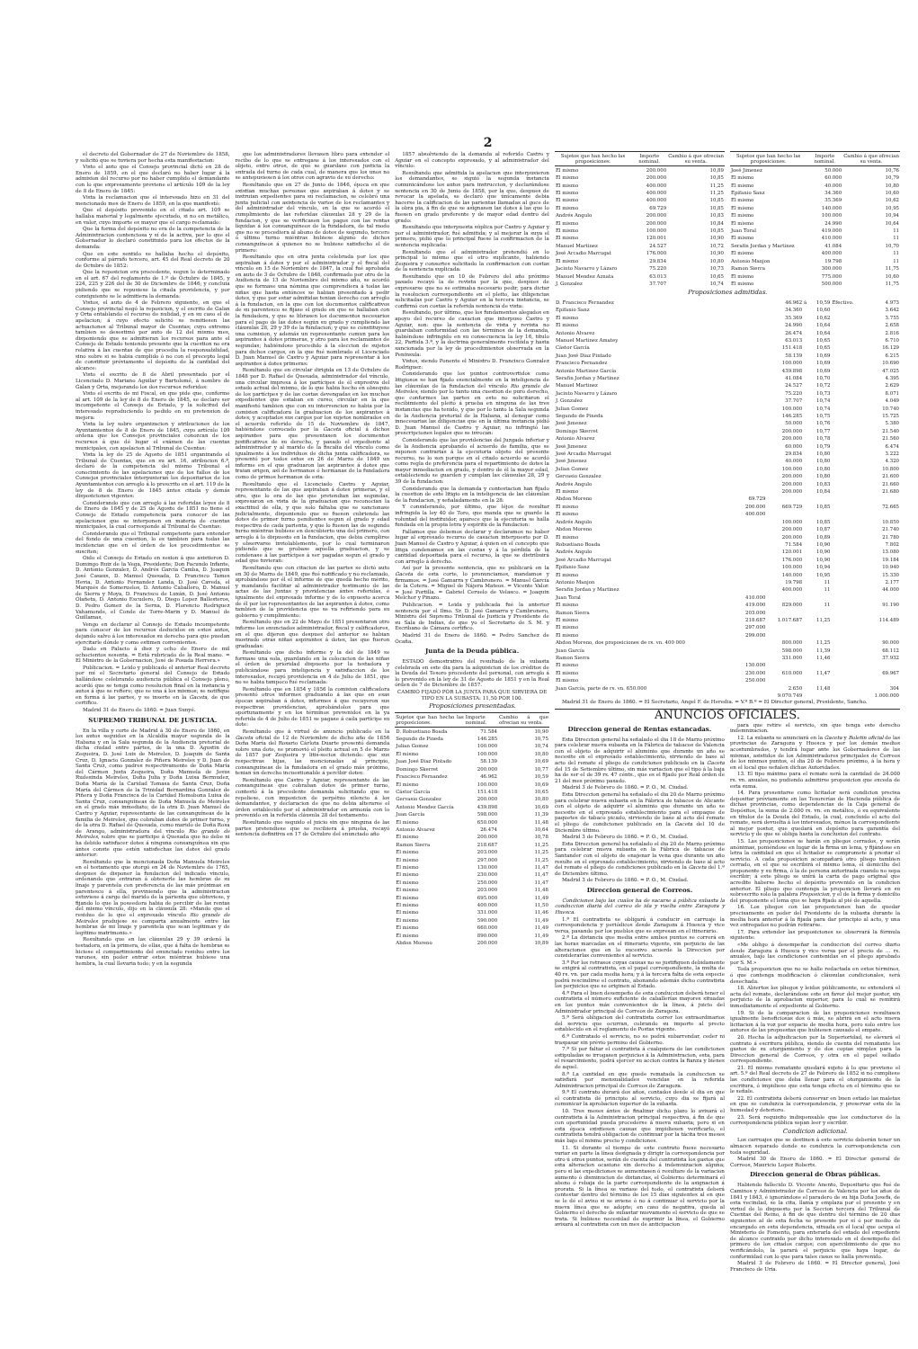2
el decreto del Gobernador de 27 de Noviembre de 1858, y solicitó que se tuviera por hecha esta manifestacion:
Visto el auto que el Consejo provincial dictó en 28 de Enero de 1859, en el que declaró no haber lugar á la admision del recurso por no haber cumplido el demandante con lo que expresamente previene el artículo 109 de la ley de 8 de Enero de 1845:
Vista la reclamacion que el interesado hizo en 31 del mencionado mes de Enero de 1859, en la que manifestó:
Que el depósito prevenido en el citado art. 109 se hallaba material y legalmente ejecutado, si no en metálico, en valor, cuyo importe es mayor que el cargo reclamado:
Que la forma del depósito no era de la competencia de la Administracion contenciosa y sí de la activa, por lo que el Gobernador lo declaró constituido para los efectos de la demanda:
Que en este sentido se hallaba hecho el depósito, conforme al párrafo tercero, art. 45 del Real decreto de 20 de Octubre de 1852:
Que la reposicion era procedente, segun lo determinado en el art. 67 del reglamento de 1.º de Octubre de 1845, y 224, 225 y 226 del de 30 de Diciembre de 1846; y concluia pidiendo que se repusiese la citada providencia, y por consiguiente se le admitiera la demanda:
Vistos, el auto de 4 de Febrero siguiente, en que el Consejo provincial negó la reposicion, y el escrito de Galan y Orta entablando el recurso de nulidad, y en su caso el de apelacion; á cuyo efecto solicitó se remitiesen las actuaciones al Tribunal mayor de Cuentas; cuyo extremo tambien se desestimó por auto de 12 del mismo mes, disponiendo que se admitieran los recursos para ante el Consejo de Estado teniendo presente que la cuestion no era relativa á las cuentas de que procedia la responsabilidad, sino sobre si se habia cumplido ó no con el precepto legal de constituir préviamente el depósito de la cantidad del alcance:
Visto el escrito de 8 de Abril presentado por el Licenciado D. Mariano Aguilar y Bartolomé, á nombre de Galan y Orta, mejorando los dos recursos referidos:
Visto el escrito de mi Fiscal, en que pide que, conforme al art. 109 de la ley de 8 de Enero de 1845, se declare ser incompetente el Consejo de Estado, y la solicitud del interesado reproduciendo lo pedido en su pretension de mejora:
Vista la ley sobre organizacion y atribuciones de los Ayuntamientos de 8 de Enero de 1845, cuyo artículo 109 ordena que los Consejos provinciales conozcan de los recursos á que dé lugar el exámen de las cuentas municipales, con apelacion al Tribunal de Cuentas:
Vista la ley de 25 de Agosto de 1851 organizando el Tribunal de Cuentas, que en su art. 16, atribucion 6.ª, declaró de la competencia del mismo Tribunal el conocimiento de las apelaciones que de los fallos de los Consejos provinciales interpusieran los depositarios de los Ayuntamientos con arreglo á lo prescrito en el art. 119 de la ley de 8 de Enero de 1845 ántes citada y demás disposiciones vigentes:
Considerando que con arreglo á las referidas leyes de 8 de Enero de 1845 y de 25 de Agosto de 1851 no tiene el Consejo de Estado competencia para conocer de las apelaciones que se interponen en materia de cuentas municipales, la cual corresponde al Tribunal de Cuentas:
Considerando que el Tribunal competente para entender del fondo de una cuestion, lo es tambien para todas las incidencias que en el órden de los procedimientos se susciten;
Oido el Consejo de Estado en sesion á que asistieron D. Domingo Ruiz de la Vega, Presidente; Don Facundo Infante, D. Antonio Gonzalez, D. Andrés García Camba, D. Joaquin José Casaus, D. Manuel Quesada, D. Francisco Tames Hevia, D. Antonio Fernandez Landa, D. José Caveda, el Marqués de Someruelos, D. Antonio Caballero, D. Manuel de Sierra y Moya, D. Francisco de Luxán, D. José Antonio Olañeta, D. Antonio Escudero, D. Diego Lopez Ballesteros, D. Pedro Gomez de la Serna, D. Florencio Rodriguez Vahamonde, el Conde de Torre-Marin y D. Manuel de Guillamas,
Vengo en declarar al Consejo de Estado incompetente para conocer de los recursos deducidos en estos autos, dejando salvo á los interesados su derecho para que puedan ejercitarle dónde y como estimen convenientes.
Dado en Palacio á diez y ocho de Enero de mil ochocientos sesenta. = Está rubricado de la Real mano. = El Ministro de la Gobernacion, José de Posada Herrera.»
Publicacion. = Leido y publicado el anterior Real decreto por mí el Secretario general del Consejo de Estado hallándose celebrando audiencia pública el Consejo pleno, acordó que se tenga como resolucion final en la instancia y autos á que se refiere; que se una á los mismos; se notifique en forma á las partes, y se inserte en la Gaceta, de que certifico.
Madrid 31 de Enero de 1860. = Juan Sunyé.
SUPREMO TRIBUNAL DE JUSTICIA.
En la villa y corte de Madrid á 30 de Enero de 1860, en los autos seguidos en la Alcaldía mayor segunda de la Habana y en la Sala segunda de la Audiencia pretorial de dicha ciudad entre partes, de la una D. Agustin de Zequeira, D. José Luis de Meireles, D. Joaquin de Santa Cruz, D. Ignacio Gonzalez de Piñera Meireles y D. Juan de Santa Cruz, como padres respectivamente de Doña María del Cármen Justa Zequeira, Doña Manuela de Jesus Rudesinda Meireles, Doña Julia y Doña Luisa Bermudez, Doña María de la Caridad Tomasa de Santa Cruz, Doña María del Cármen de la Trinidad Bernardina Gonzalez de Piñera y Doña Francisca de la Caridad Homobona Luisa de Santa Cruz, consanguíneas de Doña Manuela de Meireles en el grado más inmediato; de la otra D. Juan Manuel de Castro y Aguiar, representante de las consanguíneas de la familia de Meireles, que cobraban dotes de primer turno, y de la otra D. Rafael de Quesada, como marido de Doña Rosa de Arango, administradora del vínculo Rio grande de Meireles, sobre que se participe á Quesada que no debe ni ha debido satisfacer dotes á ninguna consanguínea sin que ántes conste que estén satisfechas las dotes del grado anterior:
Resultando que la mencionada Doña Manuela Meireles en el testamento que otorgó en 24 de Noviembre de 1765, despues de disponer la fundacion del indicado vínculo, ordenando que entraran á obtenerle las hembras de su linaje y parentela con preferencia de las más próximas en parentesco á ella, previniendo que la administracion estuviese á cargo del marido de la parienta que obtuviese, y fijando lo que la poseedora habia de percibir de las rentas del mismo vínculo, dijo en la cláusula 28: «Mando que el residuo de lo que el expresado vínculo Rio grande de Meireles produjese se comparta anualmente entre las hembras de mi linaje y parentela que sean legítimas y de legítimo matrimonio.»
Resultando que en las cláusulas 29 y 39 ordenó la testadora, en la primera, de ellas, que á falta de hembras se hiciese el compartimiento del enunciado residuo entre los varones, sin poder entrar estos miéntras hubiese una hembra, la cual llevaria todo; y en la segunda
que los administradores llevasen libro para extender el recibo de lo que se entregase á los interesados con el objeto, entre otros, de que se guardase con justicia la entrada del turno de cada cual, de manera que los unos no se antepusiesen á los otros con agravio de su derecho:
Resultando que en 27 de Junio de 1846, época en que existian muchas personas que aspiraban á dotes y se instruian expedientes para su reclamacion, se celebró una junta judicial con asistencia de varios de los reclamantes y del administrador del vínculo, en la que se acordó el cumplimiento de las referidas cláusulas 28 y 29 de la fundacion, y que se verificasen los pagos con las rentas líquidas á los consanguíneos de la fundadora, de tal modo que no se procediera al abono de dotes de segundo, tercero ó último turno miéntras hubiese alguno de dichos consanguíneos á quienes no se hubiese satisfecho el de primero:
Resultando que en otra junta celebrada por los que aspiraban á dotes y por el administrador y el fiscal del vínculo en 15 de Noviembre de 1847, la cual fué aprobada en auto de 3 de Octubre de 1848, confirmado por otro de la Audiencia de 13 de Noviembre del mismo año, se acordó que se formase una nómina que comprendiera á todas las niñas que hasta entónces se habian presentado á pedir dotes, y que por estar admitidas tenian derecho con arreglo á la fundacion, en la que con los documentos calificativos de su parentesco se fijase el grado en que se hallaban con la fundadora, y que se librasen los documentos necesarios para el pago de las dotes según su grado y cumpliendo las cláusulas 28, 29 y 39 de la fundacion; y que se constituyese una comision, y además un representante comun para los aspirantes á dotes primeras, y otro para los reclamantes de segundas; habiéndose procedido á la eleccion de sujetos para dichos cargos, en la que fué nombrado el Licenciado D. Juan Manuel de Castro y Aguiar para representar á los aspirantes á dotes primeras:
Resultando que en circular dirigida en 13 de Octubre de 1848 por D. Rafael de Quesada, administrador del vínculo, una circular impresa á los partícipes de él expresiva del estado actual del mismo, de lo que habia hecho en obsequio de los partícipes y de las costas devengadas en los muchos expedientes que estaban en curso; circular en la que manifestó tambien que con su intervencion se habia por la comision calificadora la graduacion de los aspirantes á dotes; y aceptados sus cargos por los sujetos nombrados en el acuerdo referido de 15 de Noviembre de 1847, habiéndose convocado por la Gaceta oficial á dichos aspirantes para que presentasen los documentos justificativos de su derecho, y pasado el expediente al administrador y al marido de la fiscalía del vínculo como igualmente á los individuos de dicha junta calificadora, se presentó por todos estos en 26 de Marzo de 1849 un informe en el que graduaron las aspirantes á dotes que traian origen, así de hermanos ó hermanas de la fundadora como de primos hermanos de esta:
Resultando que el Licenciado Castro y Aguiar, representante de las que aspiraban á dotes primeras, y el otro, que lo era de las que pretendian las segundas, expresaron en vista de la graduacion que reconocian la exactitud de ella, y que solo faltaba que se sancionase judicialmente, disponiendo que se fuesen cubriendo las dotes de primer turno pendientes segun el grado y edad respectiva de cada parienta, y que lo fuesen las de segundo turno miéntras hubiese en descubierto una del primero, con arreglo á lo dispuesto en la fundacion, que debia cumplirse y observarse inviolablemente, por lo cual terminaron pidiendo que se probase aquella graduacion, y se condenase á las partícipes á ser pagadas segun el grado y edad que tuvieran:
Resultando que con citacion de las partes se dictó auto en 30 de Marzo de 1849, que fué notificado y no reclamado, aprobándose por él el informe de que queda hecho mérito, y mandando facilitar al administrador testimonio de las actas de las Juntas y providencias ántes referidas, é igualmente del expresado informe y de lo expuesto acerca de él por los representantes de las aspirantes á dotes, como tambien de la providencia que se va refiriendo para su gobierno y cumplimiento:
Resultando que en 22 de Mayo de 1851 presentaron otro informe los enunciados administrador, fiscal y calificadores, en el que dijeron que despues del anterior se habian mostrado otras niñas aspirantes á dotes, las que fueron graduadas:
Resultando que dicho informe y la del de 1849 se formase una sola, guardando en la colocacion de las niñas el órden de prioridad dispuesto por la testadora y publicándose para inteligencia y satisfaccion de los interesados, recayó providencia en 4 de Julio de 1851, que no se habia tampoco fué reclamada:
Resultando que en 1854 y 1856 la comision calificadora presentó otros informes graduando á las que en esas épocas aspiraban á dotes, informes á que recayeron sus respectivas providencias, aprobándolos para que oportunamente y en los términos prevenidos en la ya referida de 4 de Julio de 1851 se pagase á cada partícipe su dote:
Resultando que á virtud de anuncio publicado en la Gaceta oficial de 12 de Noviembre de dicho año de 1856 Doña María del Rosario Cárlota Duarte presentó demanda sobre una dote, se promovió el pleito actual en 5 de Marzo de 1857 por Zequeira y litis-socios diciendo: que sus respectivas hijas, las mencionadas al principio, consanguíneas de la fundadora en el grado más próximo, tenian un derecho incuestionable á percibir dotes:
Resultando que Castro y Aguiar, representante de las consanguíneas que cobraban dotes de primer turno, contestó á la precedente demanda solicitando que se repeliese, con imposicion de perpétuo silencio á los demandantes, y declaracion de que no debia alterarse el órden establecido por el administrador en armonía con lo prevenido en la referida cláusula 28 del testamento:
Resultando que seguido el juicio sin que ninguna de las partes pretendiese que se recibiera á prueba, recayó sentencia definitiva en 17 de Octubre del enunciado año
1857 absolviendo de la demanda al referido Castro y Aguiar en el concepto expresado, y al administrador del vínculo:
Resultando que admitida la apelacion que interpusieron los demandantes, se siguió la segunda instancia comunicándose los autos para instruccion, y declarándose sentencia en 30 de Junio de 1858, por la que, despues de revocar la apelada, se declaró que únicamente debia hacerse la calificacion de las parientas llamadas al goce de la obra pia, á fin de que se asignasen las dotes á las que lo fuesen en grado preferente y de mayor edad dentro del grado:
Resultando que interpuesta súplica por Castro y Aguiar y por el administrador, fué admitida; y al mejorar la suya el primero, pidió que lo principal fuese la confirmacion de la sentencia suplicada:
Resultando que el administrador pretendió en lo principal lo mismo que el otro suplicante, habiendo Zequeira y consortes solicitado la confirmacion con costas de la sentencia suplicada:
Resultando que en 10 de Febrero del año próximo pasado recayó la de revista por la que, despues de expresarse que no se estimaba necesario pedir, para dictar la resolucion correspondiente en el pleito, las diligencias solicitadas por Castro y Aguiar en la tercera instancia, se confirmó con costas la referida sentencia de vista:
Resultando, por último, que los fundamentos alegados en apoyo del recurso de casacion que interpuso Castro y Aguiar, son: que la sentencia de vista y revista no guardaban conformidad con las términos de la demanda, habiéndose infringido en su consecuencia la ley 16, título 22, Partida 3.ª, y la doctrina generalmente recibida y hasta sancionada por la ley de procedimientos observada en la Península:
Vistos, siendo Ponente el Ministro D. Francisco Gonzalez Rodriguez:
Considerando que los puntos controvertidos como litigiosos se han fijado esencialmente en la inteligencia de las cláusulas de la fundacion del vínculo Rio grande de Meireles, siendo por lo tanto una cuestion de puro derecho, que conformes las partes en esto no solicitaron el recibimiento del pleito á prueba en ninguna de las tres instancias que ha tenido, y que por lo tanto la Sala segunda de la Audiencia pretorial de la Habana, al denegar como innecesarias las diligencias que en la última instancia pidió D. Juan Manuel de Castro y Aguiar, no infringió las prescripciones legales que se invocan:
Considerando que las providencias del Juzgado inferior y de la Audiencia aprobando el acuerdo de familia, que se suponen contrarias á la ejecutoria objeto del presente recurso, no lo son porque en el citado acuerdo se acordó como regla de preferencia para el repartimiento de dotes la mayor inmediacion en grado, y dentro de él la mayor edad, estableciendo se guarden y cumplan las cláusulas 28, 29 y 39 de la fundacion:
Considerando que la demanda y contestacion han fijado la cuestion de este litigio en la inteligencia de las cláusulas de la fundacion, y señaladamente en la 28:
Y considerando, por último, que léjos de resultar infringida la ley 40 de Toro, que manda que se guarde la voluntad del instituidor, aparece que la ejecutoria se halla fundada en la propia letra y espíritu de la fundacion:
Fallamos que debemos declarar y declaramos no haber lugar al expresado recurso de casacion interpuesto por D. Juan Manuel de Castro y Aguiar, á quien en el concepto que litiga condenamos en las costas y á la pérdida de la cantidad depositada para el recurso, la que se distribuirá con arreglo á derecho.
Así por la presente sentencia, que se publicará en la Gaceta de esta corte, lo pronunciamos, mandamos y firmamos. = José Gamarra y Cambronero. = Manuel García de la Cotera. = Miguel de Nájera Mateos. = Vicente Valor. = José Portilla. = Gabriel Ceruelo de Velasco. = Joaquin Melchor y Pinazo.
Publicacion. = Leida y publicada fué la anterior sentencia por el Ilmo. Sr. D. José Gamarra y Cambronero, Ministro del Supremo Tribunal de Justicia y Presidente de su Sala de Indias, de que yo el Secretario de S. M. y Escribano de Cámara certifico.
Madrid 31 de Enero de 1860. = Pedro Sanchez de Ocaña.
Junta de la Deuda pública.
ESTADO demostrativo del resultado de la subasta celebrada en este dia para la adquisicion de los créditos de la Deuda del Tesoro procedente del personal, con arreglo á lo prevenido en la ley de 31 de Agosto de 1851 y en la Real órden de 7 de Diciembre de 1857.
CAMBIO FIJADO POR LA JUNTA PARA QUE SIRVIERA DE TIPO EN LA SUBASTA: 11,50 POR 100.
Proposiciones presentadas.
| Sujetos que han hecho las proposiciones. | Importe nominal. | Cambio á que ofrecian su venta. |
| --- | --- | --- |
| D. Robustiano Boada | 71.584 | 10,90 |
| Segundo de Pineda | 146.285 | 10,75 |
| Julian Gomez | 100.000 | 10,74 |
| El mismo | 100.000 | 10,80 |
| Juan José Diaz Pintado | 58.139 | 10,69 |
| Domingo Skerret | 200.000 | 10,77 |
| Francisco Fernandez | 46.962 | 10,59 |
| El mismo | 100.000 | 10,69 |
| Cástor García | 151.418 | 10,65 |
| Gervasio Gonzalez | 200.000 | 10,80 |
| Antonio Mendez García | 439.898 | 10,69 |
| Juan García | 598.000 | 11,39 |
| El mismo | 650.000 | 11,48 |
| Antonio Alvarez | 26.474 | 10,64 |
| El mismo | 200.000 | 10,78 |
| Ramon Sierra | 218.687 | 11,25 |
| El mismo | 203.000 | 11,25 |
| El mismo | 297.000 | 11,25 |
| El mismo | 130.000 | 11,47 |
| El mismo | 230.000 | 11,47 |
| El mismo | 250.000 | 11,47 |
| El mismo | 203.000 | 11,48 |
| El mismo | 695.000 | 11,49 |
| El mismo | 400.000 | 11,50 |
| El mismo | 331.000 | 11,46 |
| El mismo | 590.000 | 11,49 |
| El mismo | 660.000 | 11,49 |
| El mismo | 890.000 | 11,49 |
| Abdon Moreno | 200.000 | 10,89 |
| Sujetos que han hecho las proposiciones. | Importe nominal. | Cambio á que ofrecian su venta. |
| --- | --- | --- |
| El mismo | 200.000 | 10,89 |
| El mismo | 200.000 | 10,85 |
| El mismo | 400.000 | 11,25 |
| El mismo | 400.000 | 11,25 |
| El mismo | 400.000 | 10,85 |
| El mismo | 69.729 | 10,85 |
| Andrés Angulo | 200.000 | 10,83 |
| El mismo | 200.000 | 10,84 |
| El mismo | 100.000 | 10,85 |
| El mismo | 120.001 | 10,90 |
| Manuel Martinez | 24.527 | 10,72 |
| José Arcadio Marrugat | 176.000 | 10,90 |
| El mismo | 29.834 | 10,80 |
| Jacinto Navarro y Lázaro | 75.220 | 10,73 |
| Manuel Mendez Aznata | 63.013 | 10,65 |
| J. Gonzalez | 37.707 | 10,74 |
| Sujetos que han hecho las proposiciones. | Importe nominal. | Cambio á que ofrecian su venta. |
| --- | --- | --- |
| José Jimenez | 50.000 | 10,76 |
| El mismo | 60.000 | 10,79 |
| El mismo | 40.000 | 10,80 |
| Epifanio Sanz | 34.360 | 10,60 |
| El mismo | 35.369 | 10,62 |
| El mismo | 140.000 | 10,95 |
| El mismo | 100.000 | 10,94 |
| El mismo | 24.990 | 10,64 |
| Juan Toral | 419.000 | 11 |
| El mismo | 410.000 | 11 |
| Serafin Jordan y Martinez | 41.084 | 10,70 |
| El mismo | 400.000 | 11 |
| Antonio Manjon | 19.798 | 11 |
| Ramon Sierra | 300.000 | 11,75 |
| El mismo | 775.000 | 10,60 |
| El mismo | 500.000 | 11,75 |
Proposiciones admitidas.
| D. Francisco Fernandez | | 46.962 | á | 10,59 | Efectivo. | 4.973 |
| Epifanio Sanz | | 34.360 | | 10,60 | | 3.642 |
| El mismo | | 35.369 | | 10,62 | | 3.755 |
| El mismo | | 24.990 | | 10,64 | | 2.658 |
| Antonio Alvarez | | 26.474 | | 10,64 | | 2.816 |
| Manuel Martinez Amatey | | 63.013 | | 10,65 | | 6.710 |
| Cástor García | | 151.418 | | 10,65 | | 16.129 |
| Juan José Diaz Pintado | | 58.139 | | 10,69 | | 6.215 |
| Francisco Fernandez | | 100.000 | | 10,69 | | 10.690 |
| Antonio Martinez García | | 439.898 | | 10,69 | | 47.025 |
| Serafin Jordan y Martinez | | 41.084 | | 10,70 | | 4.395 |
| Manuel Martinez | | 24.527 | | 10,72 | | 2.629 |
| Jacinto Navarro y Lázaro | | 75.220 | | 10,73 | | 8.071 |
| J. Gonzalez | | 37.707 | | 10,74 | | 4.049 |
| Julian Gomez | | 100.000 | | 10,74 | | 10.740 |
| Segundo de Pineda | | 146.285 | | 10,75 | | 15.725 |
| José Jimenez | | 50.000 | | 10,76 | | 5.380 |
| Domingo Skerret | | 200.000 | | 10,77 | | 21.540 |
| Antonio Alvarez | | 200.000 | | 10,78 | | 21.560 |
| José Jimenez | | 60.000 | | 10,79 | | 6.474 |
| José Arcadio Marrugat | | 29.834 | | 10,80 | | 3.222 |
| José Jimenez | | 40.000 | | 10,80 | | 4.320 |
| Julian Gomez | | 100.000 | | 10,80 | | 10.800 |
| Gervasio Gonzalez | | 200.000 | | 10,80 | | 21.600 |
| Andrés Angulo | | 200.000 | | 10,83 | | 21.660 |
| El mismo | | 200.000 | | 10,84 | | 21.680 |
| Abdon Moreno | 69.729 | | | | | |
| El mismo | 200.000 | 669.729 | | 10,85 | | 72.665 |
| El mismo | 400.000 | | | | | |
| Andrés Angulo | | 100.000 | | 10,85 | | 10.850 |
| Abdon Moreno | | 200.000 | | 10,87 | | 21.740 |
| El mismo | | 200.000 | | 10,89 | | 21.780 |
| Robustiano Boada | | 71.584 | | 10,90 | | 7.802 |
| Andrés Angulo | | 120.001 | | 10,90 | | 13.080 |
| José Arcadio Marrugat | | 176.000 | | 10,90 | | 19.184 |
| Epifanio Sanz | | 100.000 | | 10,94 | | 10.940 |
| El mismo | | 140.000 | | 10,95 | | 15.330 |
| Antonio Manjon | | 19.798 | | 11 | | 2.177 |
| Serafin Jordan y Martinez | | 400.000 | | 11 | | 44.000 |
| Juan Toral | 410.000 | | | | | |
| El mismo | 419.000 | 829.000 | | 11 | | 91.190 |
| Ramon Sierra | 203.000 | | | | | |
| El mismo | 218.687 | 1.017.687 | | 11,25 | | 114.489 |
| El mismo | 297.000 | | | | | |
| El mismo | 299.000 | | | | | |
| Abdon Moreno, dos proposiciones de rs. vn. 400 000 | | 800.000 | | 11,25 | | 90.000 |
| Juan García | | 598.000 | | 11,39 | | 68.112 |
| Ramon Sierra | | 331.000 | | 11,46 | | 37.932 |
| El mismo | 130.000 | | | | | |
| El mismo | 230.000 | 610.000 | | 11,47 | | 69.967 |
| El mismo | 250.000 | | | | | |
| Juan García, parte de rs. vn. 650.000 | | 2.650 | | 11,48 | | 304 |
| | | 9.070.749 | | | | 1.000.000 |
Madrid 31 de Enero de 1860. = El Secretario, Angel F. de Heredia. = V.º B.º = El Director general, Presidente, Sancho.
ANUNCIOS OFICIALES.
Direccion general de Rentas estancadas.
Esta Direccion general ha señalado el dia 18 de Marzo próximo para celebrar nueva subasta en la Fábrica de tabacos de Valencia con el objeto de adquirir el aluminio que durante un año se necesite en el expresado establecimiento, sirviendo de base al acto del remate el pliego de condiciones publicado en la Gaceta del 15 de Setiembre último, sin más variacion que el tipo á la baja ha de ser el de 39 rs. 47 cénts., que es el fijado por Real órden de 21 del mes próximo pasado.
Madrid 3 de Febrero de 1860. = P. O., M. Ciudad.
Esta Direccion general ha señalado el dia 20 de Marzo próximo para celebrar nueva subasta en la Fábrica de tabacos de Alicante con el objeto de adquirir el aluminio que durante un año se necesite en el expresado establecimiento para el empaque de paquetes de tabaco picado, sirviendo de base al acto del remate el pliego de condiciones publicado en la Gaceta del 10 de Diciembre último.
Madrid 3 de Febrero de 1860. = P. O., M. Ciudad.
Esta Direccion general ha señalado el dia 20 de Marzo próximo para celebrar nueva subasta en la Fábrica de tabacos de Santander con el objeto de enajenar la vena que durante un año resulte en el expresado establecimiento, sirviendo de base al acto del remate el pliego de condiciones publicado en la Gaceta del 1.º de Diciembre último.
Madrid 3 de Febrero de 1860. = P. O., M. Ciudad.
Direccion general de Correos.
Condiciones bajo las cuales ha de sacarse á pública subasta la conduccion diaria del correo de ida y vuelta entre Zaragoza y Huesca.
1.ª El contratista se obligará á conducir en carruaje la correspondencia y periódicos desde Zaragoza á Huesca y vice versa, pasando por los pueblos que se expresan en el itinerario.
2.ª La distancia que media entre ambos puntos se correrá en las horas marcadas en el itinerario vigente, sin perjuicio de las alteraciones que en lo sucesivo acuerde la Direccion por considerarlas convenientes al servicio.
3.ª Por los retrasos cuyas causas no se justifiquen debidamente se exigirá al contratista, en el papel correspondiente, la multa de 40 rs. vn. por cada media hora; y á la tercera falta de esta especie podrá rescindirse el contrato, abonando además dicho contratista los perjuicios que se originen al Estado.
4.ª Para el buen desempeño de esta conduccion deberá tener el contratista el número suficiente de caballerías mayores situadas en los puntos más convenientes de la línea, á juicio del Administrador principal de Correos de Zaragoza.
5.ª Será obligacion del contratista correr los extraordinarios del servicio que ocurran, cobrando su importe al precio establecido en el reglamento de Postas vigente.
6.ª Contratado el servicio, no se podrá subarrendar, ceder ni traspasar sin prévio permiso del Gobierno.
7.ª Si por faltar el contratista á cualquiera de las condiciones estipuladas se irrogasen perjuicios á la Administracion, esta, para el resarcimiento, podrá ejercer su accion contra la fianza y bienes de aquel.
8.ª La cantidad en que quede rematada la conduccion se satisfará por mensualidades vencidas en la referida Administracion principal de Correos de Zaragoza.
9.ª El contrato durará dos años, contados desde el dia en que el contratista dé principio al servicio, cuyo dia se fijará al comunicar la aprobacion superior de la subasta.
10. Tres meses ántes de finalizar dicho plazo lo avisará el contratista á la Administracion principal respectiva, á fin de que con oportunidad pueda procederse á nueva subasta; pero si en esta época existiesen causas que impidiesen verificarlo, el contratista tendrá obligacion de continuar por la tácita tres meses más bajo el mismo precio y condiciones.
11. Si durante el tiempo de este contrato fuese necesario variar en parte la línea designada y dirigir la correspondencia por otro ú otros puntos, serán de cuenta del contratista los gastos que esta alteracion ocasione sin derecho á indemnizacion alguna; pero si las expediciones se aumentasen ó resultare de la variacion aumento ó disminucion de distancias, el Gobierno determinará el abono ó rebaja de la parte correspondiente de la asignacion á prorata. Si la línea se variase del todo, el contratista deberá contestar dentro del término de los 15 dias siguientes al en que se le dé el aviso si se aviene ó no á continuar el servicio por la nueva línea que se adopte; en caso de negativa, queda al Gobierno el derecho de subastar nuevamente el servicio de que se trata. Si hubiese necesidad de suprimir la línea, el Gobierno avisará al contratista con un mes de anticipacion
para que retire el servicio, sin que tenga este derecho indemnizacion.
12. La subasta se anunciará en la Gaceta y Boletin oficial de las provincias de Zaragoza y Huesca y por los demás medios acostumbrados, y tendrá lugar ante los Gobernadores de las mismas, asistidos de los Administradores principales de Correos de los mismos puntos, el dia 20 de Febrero próximo, á la hora y en el local que señalen dichas Autoridades.
13. El tipo máximo para el remate será la cantidad de 24.000 rs. vn. anuales, no pudiendo admitirse proposicion que exceda de esta suma.
14. Para presentarse como licitador será condicion precisa depositar préviamente en las Tesorerías de Hacienda pública de dichas provincias, como dependencias de la Caja general de Depósitos, la suma de 2.000 rs. vn. en metálico, ó su equivalente en títulos de la Deuda del Estado, la cual, concluido el acto del remate, será devuelta á los interesados, ménos la correspondiente al mejor postor, que quedará en depósito para garantía del servicio y de que se obliga hasta la conclusion del contrato.
15. Las proposiciones se harán en pliegos cerrados, y serán anónimas, poniéndose en lugar de la firma un lema, y fijándose en letra la cantidad en que el licitador se compromete á prestar el servicio. A cada proposicion acompañará otro pliego tambien cerrado, en el que se escribirá el mismo lema, el domicilio del proponente y su firma, ó la de persona autorizada cuando no sepa escribir; á este pliego se unirá la carta de pago original que acredite haberse hecho el depósito prevenido en la condicion anterior. El pliego que contenga la proposicion llevará en su sobrescrito solo la palabra Proposicion, y el de la firma y domicilio del proponente el lema que se haya fijado al pié de aquella.
16. Los pliegos con las proposiciones han de quedar precisamente en poder del Presidente de la subasta durante la media hora anterior á la fijada para dar principio al acto, y una vez entregados no podrán retirarse.
17. Para extender las proposiciones se observará la fórmula siguiente:
«Me obligo á desempeñar la conduccion del correo diario desde Zaragoza á Huesca y vice versa por el precio de ... rs. anuales, bajo las condiciones contenidas en el pliego aprobado por S. M.»
Toda proposicion que no se halle redactada en estos términos, ó que contenga modificacion ó cláusulas condicionales, será desechada.
18. Abiertos los pliegos y leidos públicamente, se extenderá el acta del remate, declarándose este en favor del mejor postor, sin perjuicio de la aprobacion superior, para lo cual se remitirá inmediatamente el expediente al Gobierno.
19. Si de la comparacion de las proposiciones resultasen igualmente beneficiosas dos ó más, se abrirá en el acto nueva licitacion á la voz por espacio de media hora, pero solo entre los autores de las propuestas que hubiesen causado el empate.
20. Hecha la adjudicacion por la Superioridad, se elevará el contrato á escritura pública, siendo de cuenta del rematante los gastos de su otorgamiento y de dos copias simples para la Direccion general de Correos, y otra en el papel sellado correspondiente.
21. El mismo rematante quedará sujeto á lo que previene el art. 5.º del Real decreto de 27 de Febrero de 1852 si no cumpliese las condiciones que deba llenar para el otorgamiento de la escritura, ó impidiese que esta tenga efecto en el término que se le señale.
22. El contratista deberá conservar en buen estado las maletas en que se conduzca la correspondencia, y preservar esta de la humedad y deterioro.
23. Será requisito indispensable que los conductores de la correspondencia pública sepan leer y escribir.
Condicion adicional.
Los carruajes que se destinen á este servicio deberán tener un almacen separado donde se conduzca la correspondencia con toda seguridad.
Madrid 30 de Enero de 1860. = El Director general de Correos, Mauricio Lopez Roberts.
Direccion general de Obras públicas.
Habiendo fallecido D. Vicente Anento, Depositario que fué de Caminos y Administrador de Correos de Valencia por los años de 1841 y 1843, é ignorándose el paradero de su hija Doña Josefa, de esta vecindad, se la cita, llama y emplaza por el presente y en virtud de lo dispuesto por la Seccion tercera del Tribunal de Cuentas del Reino, á fin de que dentro del término de 20 dias siguientes al de esta fecha se presente por sí ó por medio de encargado en esta dependencia, situada en el local que ocupa el Ministerio de Fomento, para enterarla del estado del expediente de alcance contraido por dicho interesado en el desempeño del primero de los citados cargos; con apercibimiento de que no verificándolo, la parará el perjuicio que haya lugar, de conformidad con lo que para tales casos se halla prevenido.
Madrid 3 de Febrero de 1860. = El Director general, José Francisco de Uria.